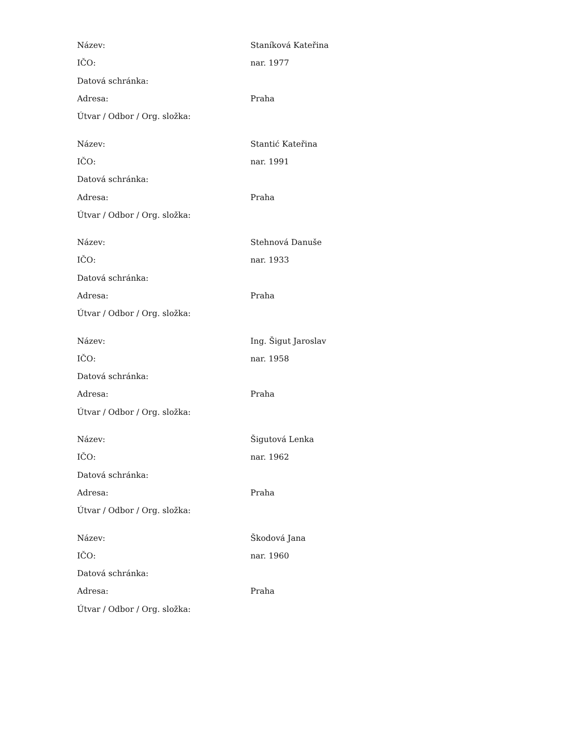| Název: | Staníková Kateřina |
| IČO: | nar. 1977 |
| Datová schránka: | |
| Adresa: | Praha |
| Útvar / Odbor / Org. složka: | |
| Název: | Stantić Kateřina |
| IČO: | nar. 1991 |
| Datová schránka: | |
| Adresa: | Praha |
| Útvar / Odbor / Org. složka: | |
| Název: | Stehnová Danuše |
| IČO: | nar. 1933 |
| Datová schránka: | |
| Adresa: | Praha |
| Útvar / Odbor / Org. složka: | |
| Název: | Ing. Šigut Jaroslav |
| IČO: | nar. 1958 |
| Datová schránka: | |
| Adresa: | Praha |
| Útvar / Odbor / Org. složka: | |
| Název: | Šigutová Lenka |
| IČO: | nar. 1962 |
| Datová schránka: | |
| Adresa: | Praha |
| Útvar / Odbor / Org. složka: | |
| Název: | Škodová Jana |
| IČO: | nar. 1960 |
| Datová schránka: | |
| Adresa: | Praha |
| Útvar / Odbor / Org. složka: | |